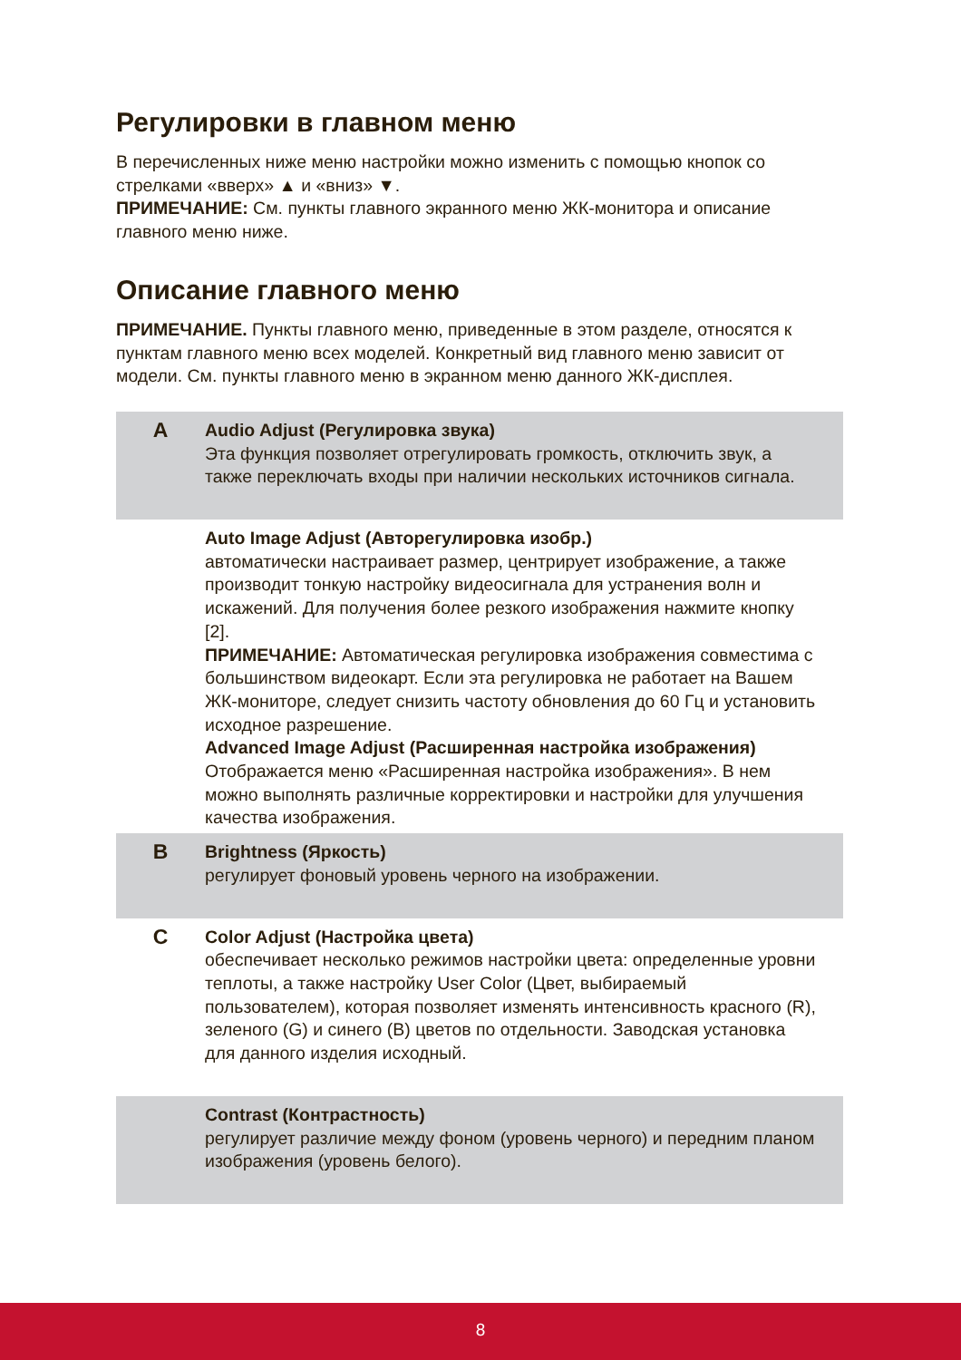Регулировки в главном меню
В перечисленных ниже меню настройки можно изменить с помощью кнопок со стрелками «вверх» ▲ и «вниз» ▼.
ПРИМЕЧАНИЕ: См. пункты главного экранного меню ЖК-монитора и описание главного меню ниже.
Описание главного меню
ПРИМЕЧАНИЕ. Пункты главного меню, приведенные в этом разделе, относятся к пунктам главного меню всех моделей. Конкретный вид главного меню зависит от модели. См. пункты главного меню в экранном меню данного ЖК-дисплея.
| A | Audio Adjust (Регулировка звука) Эта функция позволяет отрегулировать громкость, отключить звук, а также переключать входы при наличии нескольких источников сигнала. |
| | Auto Image Adjust (Авторегулировка изобр.) автоматически настраивает размер, центрирует изображение, а также производит тонкую настройку видеосигнала для устранения волн и искажений. Для получения более резкого изображения нажмите кнопку [2]. ПРИМЕЧАНИЕ: Автоматическая регулировка изображения совместима с большинством видеокарт. Если эта регулировка не работает на Вашем ЖК-мониторе, следует снизить частоту обновления до 60 Гц и установить исходное разрешение. Advanced Image Adjust (Расширенная настройка изображения) Отображается меню «Расширенная настройка изображения». В нем можно выполнять различные корректировки и настройки для улучшения качества изображения. |
| B | Brightness (Яркость) регулирует фоновый уровень черного на изображении. |
| C | Color Adjust (Настройка цвета) обеспечивает несколько режимов настройки цвета: определенные уровни теплоты, а также настройку User Color (Цвет, выбираемый пользователем), которая позволяет изменять интенсивность красного (R), зеленого (G) и синего (B) цветов по отдельности. Заводская установка для данного изделия исходный. |
| | Contrast (Контрастность) регулирует различие между фоном (уровень черного) и передним планом изображения (уровень белого). |
8